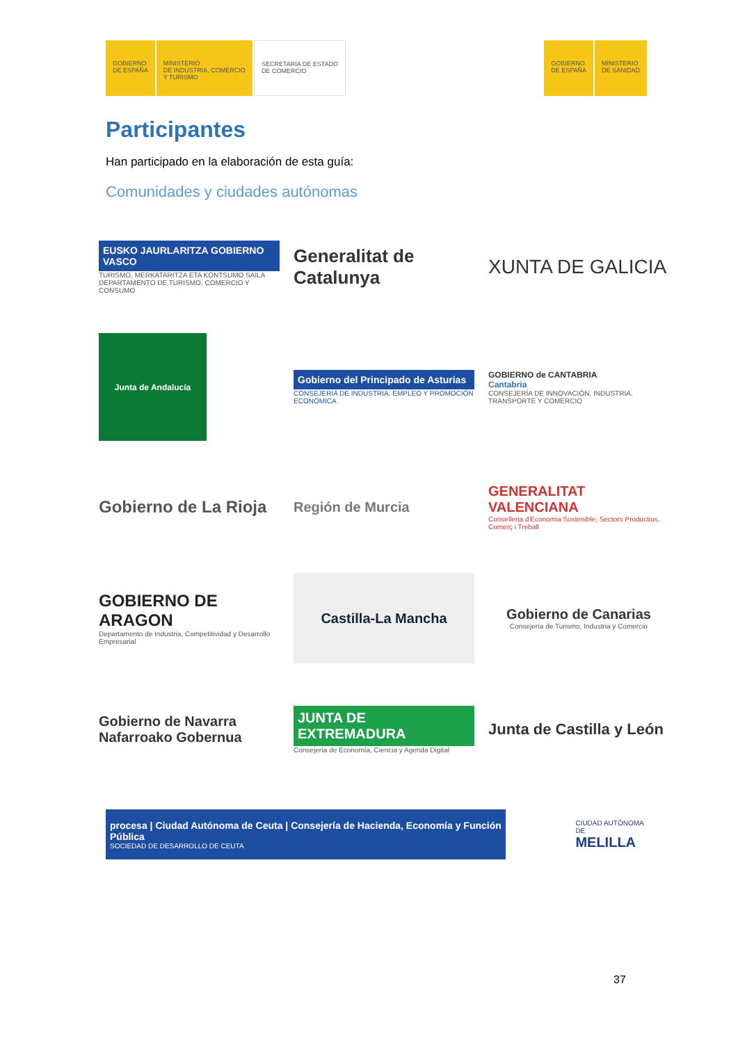GOBIERNO
DE ESPAÑA
MINISTERIO
DE INDUSTRIA, COMERCIO
Y TURISMO
SECRETARÍA DE ESTADO
DE COMERCIO
GOBIERNO
DE ESPAÑA
MINISTERIO
DE SANIDAD
Participantes
Han participado en la elaboración de esta guía:
Comunidades y ciudades autónomas
EUSKO JAURLARITZA GOBIERNO VASCO
TURISMO, MERKATARITZA ETA KONTSUMO SAILA
DEPARTAMENTO DE TURISMO, COMERCIO Y CONSUMO
Generalitat de Catalunya
XUNTA DE GALICIA
Junta de Andalucía
Gobierno del Principado de Asturias
CONSEJERIA DE INDUSTRIA, EMPLEO Y PROMOCIÓN ECONÓMICA
GOBIERNO de CANTABRIA
Cantabria
CONSEJERÍA DE INNOVACIÓN, INDUSTRIA, TRANSPORTE Y COMERCIO
Gobierno de La Rioja
Región de Murcia
GENERALITAT VALENCIANA
Conselleria d'Economia Sostenible, Sectors Productius, Comerç i Treball
GOBIERNO DE ARAGON
Departamento de Industria, Competitividad y Desarrollo Empresarial
Castilla-La Mancha
Gobierno de Canarias
Consejería de Turismo, Industria y Comercio
Gobierno de Navarra
Nafarroako Gobernua
JUNTA DE EXTREMADURA
Consejería de Economía, Ciencia y Agenda Digital
Junta de Castilla y León
procesa | Ciudad Autónoma de Ceuta | Consejería de Hacienda, Economía y Función Pública
SOCIEDAD DE DESARROLLO DE CEUTA
CIUDAD AUTÓNOMA DE
MELILLA
37